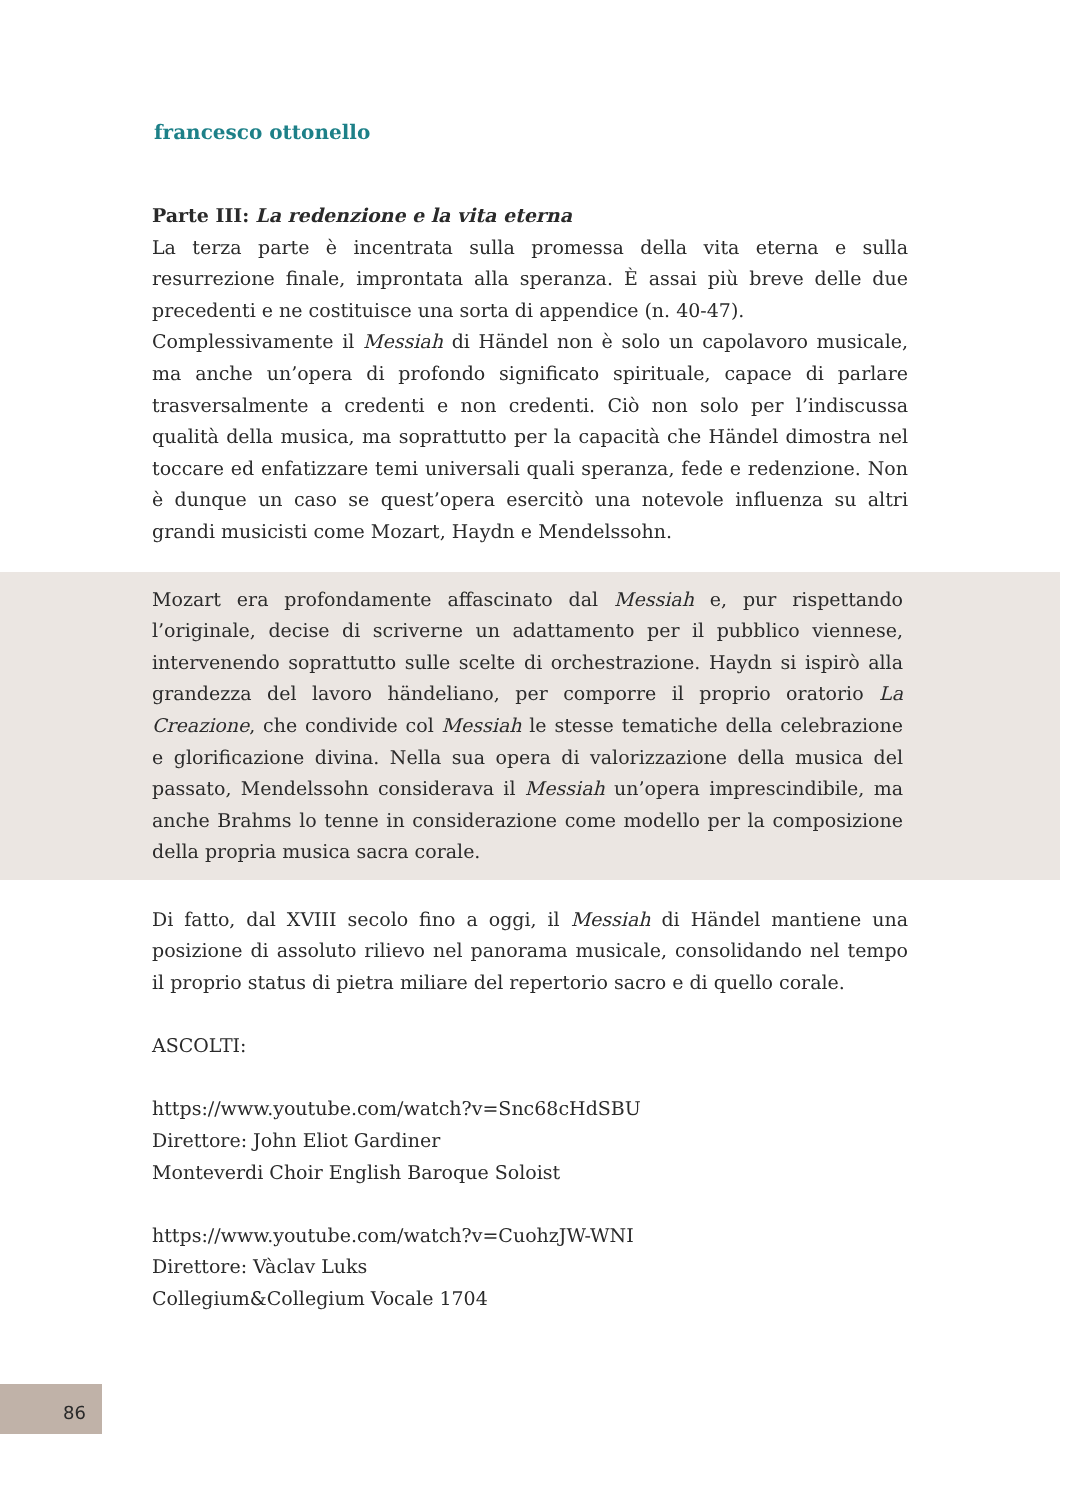francesco ottonello
Parte III: La redenzione e la vita eterna
La terza parte è incentrata sulla promessa della vita eterna e sulla resurrezione finale, improntata alla speranza. È assai più breve delle due precedenti e ne costituisce una sorta di appendice (n. 40-47).
Complessivamente il Messiah di Händel non è solo un capolavoro musicale, ma anche un’opera di profondo significato spirituale, capace di parlare trasversalmente a credenti e non credenti. Ciò non solo per l’indiscussa qualità della musica, ma soprattutto per la capacità che Händel dimostra nel toccare ed enfatizzare temi universali quali speranza, fede e redenzione. Non è dunque un caso se quest’opera esercitò una notevole influenza su altri grandi musicisti come Mozart, Haydn e Mendelssohn.
Mozart era profondamente affascinato dal Messiah e, pur rispettando l’originale, decise di scriverne un adattamento per il pubblico viennese, intervenendo soprattutto sulle scelte di orchestrazione. Haydn si ispirò alla grandezza del lavoro händeliano, per comporre il proprio oratorio La Creazione, che condivide col Messiah le stesse tematiche della celebrazione e glorificazione divina. Nella sua opera di valorizzazione della musica del passato, Mendelssohn considerava il Messiah un’opera imprescindibile, ma anche Brahms lo tenne in considerazione come modello per la composizione della propria musica sacra corale.
Di fatto, dal XVIII secolo fino a oggi, il Messiah di Händel mantiene una posizione di assoluto rilievo nel panorama musicale, consolidando nel tempo il proprio status di pietra miliare del repertorio sacro e di quello corale.
ASCOLTI:
https://www.youtube.com/watch?v=Snc68cHdSBU
Direttore: John Eliot Gardiner
Monteverdi Choir English Baroque Soloist
https://www.youtube.com/watch?v=CuohzJW-WNI
Direttore: Vàclav Luks
Collegium&Collegium Vocale 1704
86